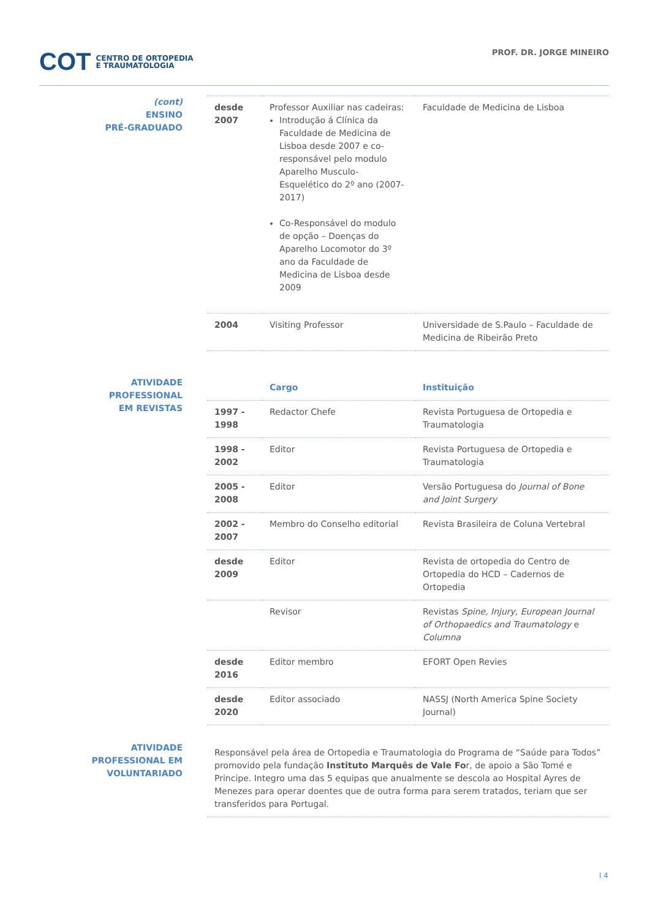COT CENTRO DE ORTOPEDIA
E TRAUMATOLOGIA
PROF. DR. JORGE MINEIRO
(cont)
ENSINO
PRÉ-GRADUADO
| desde 2007 | Professor Auxiliar nas cadeiras: Introdução á Clínica da Faculdade de Medicina de Lisboa desde 2007 e co-responsável pelo modulo Aparelho Musculo-Esquelético do 2º ano (2007-2017) Co-Responsável do modulo de opção – Doenças do Aparelho Locomotor do 3º ano da Faculdade de Medicina de Lisboa desde 2009 | Faculdade de Medicina de Lisboa |
| 2004 | Visiting Professor | Universidade de S.Paulo – Faculdade de Medicina de Ribeirão Preto |
ATIVIDADE
PROFESSIONAL
EM REVISTAS
| | Cargo | Instituição |
| --- | --- | --- |
| 1997 - 1998 | Redactor Chefe | Revista Portuguesa de Ortopedia e Traumatologia |
| 1998 - 2002 | Editor | Revista Portuguesa de Ortopedia e Traumatologia |
| 2005 - 2008 | Editor | Versão Portuguesa do Journal of Bone and Joint Surgery |
| 2002 - 2007 | Membro do Conselho editorial | Revista Brasileira de Coluna Vertebral |
| desde 2009 | Editor | Revista de ortopedia do Centro de Ortopedia do HCD – Cadernos de Ortopedia |
| | Revisor | Revistas Spine, Injury, European Journal of Orthopaedics and Traumatology e Columna |
| desde 2016 | Editor membro | EFORT Open Revies |
| desde 2020 | Editor associado | NASSJ (North America Spine Society Journal) |
ATIVIDADE
PROFESSIONAL EM
VOLUNTARIADO
| Responsável pela área de Ortopedia e Traumatologia do Programa de “Saúde para Todos” promovido pela fundação Instituto Marquês de Vale Fo r, de apoio a São Tomé e Principe. Integro uma das 5 equipas que anualmente se descola ao Hospital Ayres de Menezes para operar doentes que de outra forma para serem tratados, teriam que ser transferidos para Portugal. |
I 4